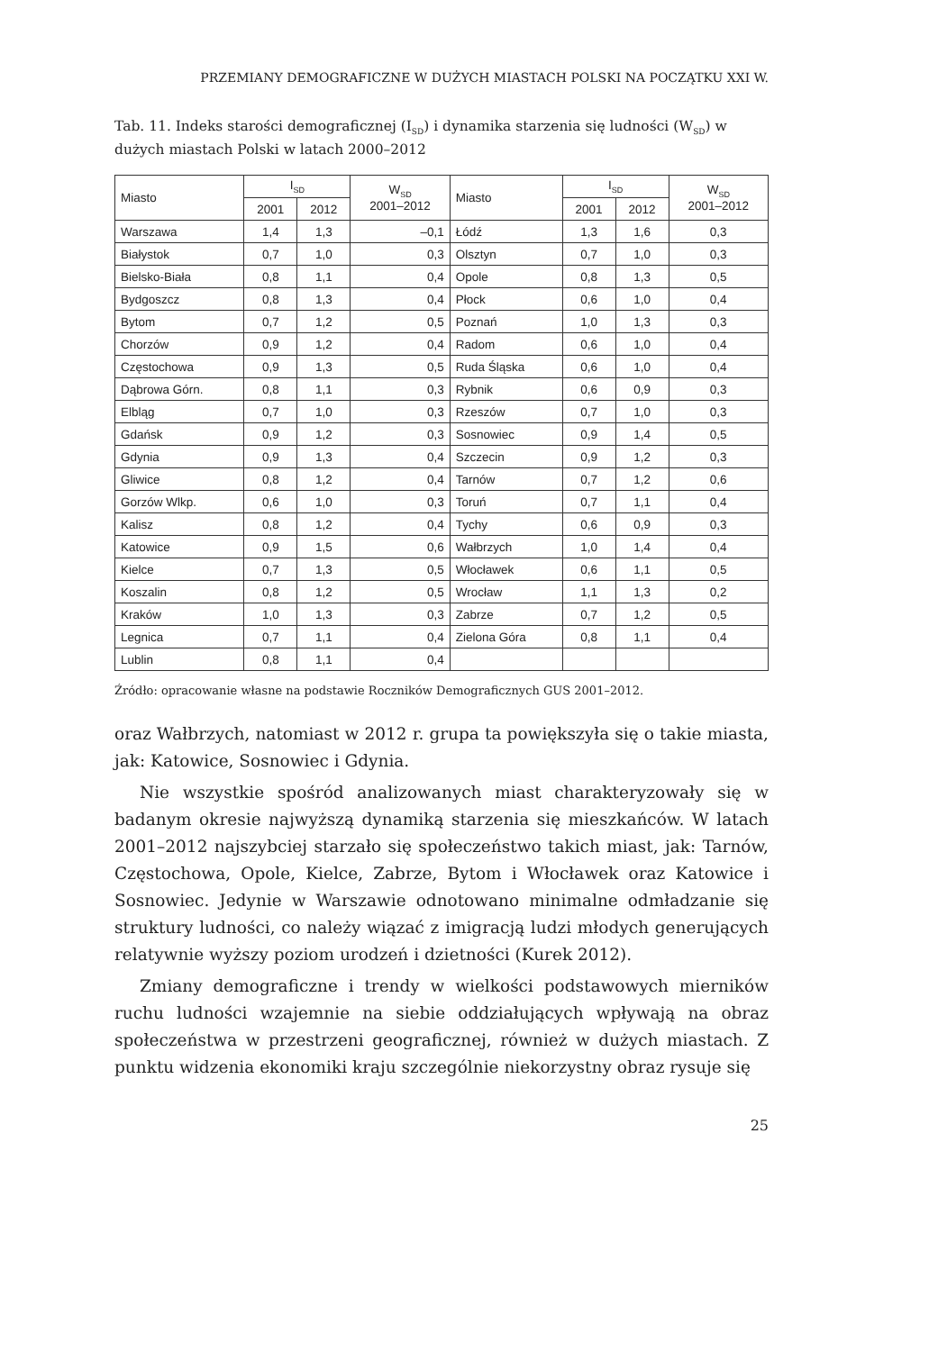PRZEMIANY DEMOGRAFICZNE W DUŻYCH MIASTACH POLSKI NA POCZĄTKU XXI W.
Tab. 11. Indeks starości demograficznej (I<sub>SD</sub>) i dynamika starzenia się ludności (W<sub>SD</sub>) w dużych miastach Polski w latach 2000–2012
| Miasto | I<sub>SD</sub> | | W<sub>SD</sub> 2001–2012 | Miasto | I<sub>SD</sub> | | W<sub>SD</sub> 2001–2012 |
| --- | --- | --- | --- | --- | --- | --- | --- |
| | 2001 | 2012 | | | 2001 | 2012 | |
| Warszawa | 1,4 | 1,3 | –0,1 | Łódź | 1,3 | 1,6 | 0,3 |
| Białystok | 0,7 | 1,0 | 0,3 | Olsztyn | 0,7 | 1,0 | 0,3 |
| Bielsko-Biała | 0,8 | 1,1 | 0,4 | Opole | 0,8 | 1,3 | 0,5 |
| Bydgoszcz | 0,8 | 1,3 | 0,4 | Płock | 0,6 | 1,0 | 0,4 |
| Bytom | 0,7 | 1,2 | 0,5 | Poznań | 1,0 | 1,3 | 0,3 |
| Chorzów | 0,9 | 1,2 | 0,4 | Radom | 0,6 | 1,0 | 0,4 |
| Częstochowa | 0,9 | 1,3 | 0,5 | Ruda Śląska | 0,6 | 1,0 | 0,4 |
| Dąbrowa Górn. | 0,8 | 1,1 | 0,3 | Rybnik | 0,6 | 0,9 | 0,3 |
| Elbląg | 0,7 | 1,0 | 0,3 | Rzeszów | 0,7 | 1,0 | 0,3 |
| Gdańsk | 0,9 | 1,2 | 0,3 | Sosnowiec | 0,9 | 1,4 | 0,5 |
| Gdynia | 0,9 | 1,3 | 0,4 | Szczecin | 0,9 | 1,2 | 0,3 |
| Gliwice | 0,8 | 1,2 | 0,4 | Tarnów | 0,7 | 1,2 | 0,6 |
| Gorzów Wlkp. | 0,6 | 1,0 | 0,3 | Toruń | 0,7 | 1,1 | 0,4 |
| Kalisz | 0,8 | 1,2 | 0,4 | Tychy | 0,6 | 0,9 | 0,3 |
| Katowice | 0,9 | 1,5 | 0,6 | Wałbrzych | 1,0 | 1,4 | 0,4 |
| Kielce | 0,7 | 1,3 | 0,5 | Włocławek | 0,6 | 1,1 | 0,5 |
| Koszalin | 0,8 | 1,2 | 0,5 | Wrocław | 1,1 | 1,3 | 0,2 |
| Kraków | 1,0 | 1,3 | 0,3 | Zabrze | 0,7 | 1,2 | 0,5 |
| Legnica | 0,7 | 1,1 | 0,4 | Zielona Góra | 0,8 | 1,1 | 0,4 |
| Lublin | 0,8 | 1,1 | 0,4 | | | | |
Źródło: opracowanie własne na podstawie Roczników Demograficznych GUS 2001–2012.
oraz Wałbrzych, natomiast w 2012 r. grupa ta powiększyła się o takie miasta, jak: Katowice, Sosnowiec i Gdynia.
Nie wszystkie spośród analizowanych miast charakteryzowały się w badanym okresie najwyższą dynamiką starzenia się mieszkańców. W latach 2001–2012 najszybciej starzało się społeczeństwo takich miast, jak: Tarnów, Częstochowa, Opole, Kielce, Zabrze, Bytom i Włocławek oraz Katowice i Sosnowiec. Jedynie w Warszawie odnotowano minimalne odmładzanie się struktury ludności, co należy wiązać z imigracją ludzi młodych generujących relatywnie wyższy poziom urodzeń i dzietności (Kurek 2012).
Zmiany demograficzne i trendy w wielkości podstawowych mierników ruchu ludności wzajemnie na siebie oddziałujących wpływają na obraz społeczeństwa w przestrzeni geograficznej, również w dużych miastach. Z punktu widzenia ekonomiki kraju szczególnie niekorzystny obraz rysuje się
25